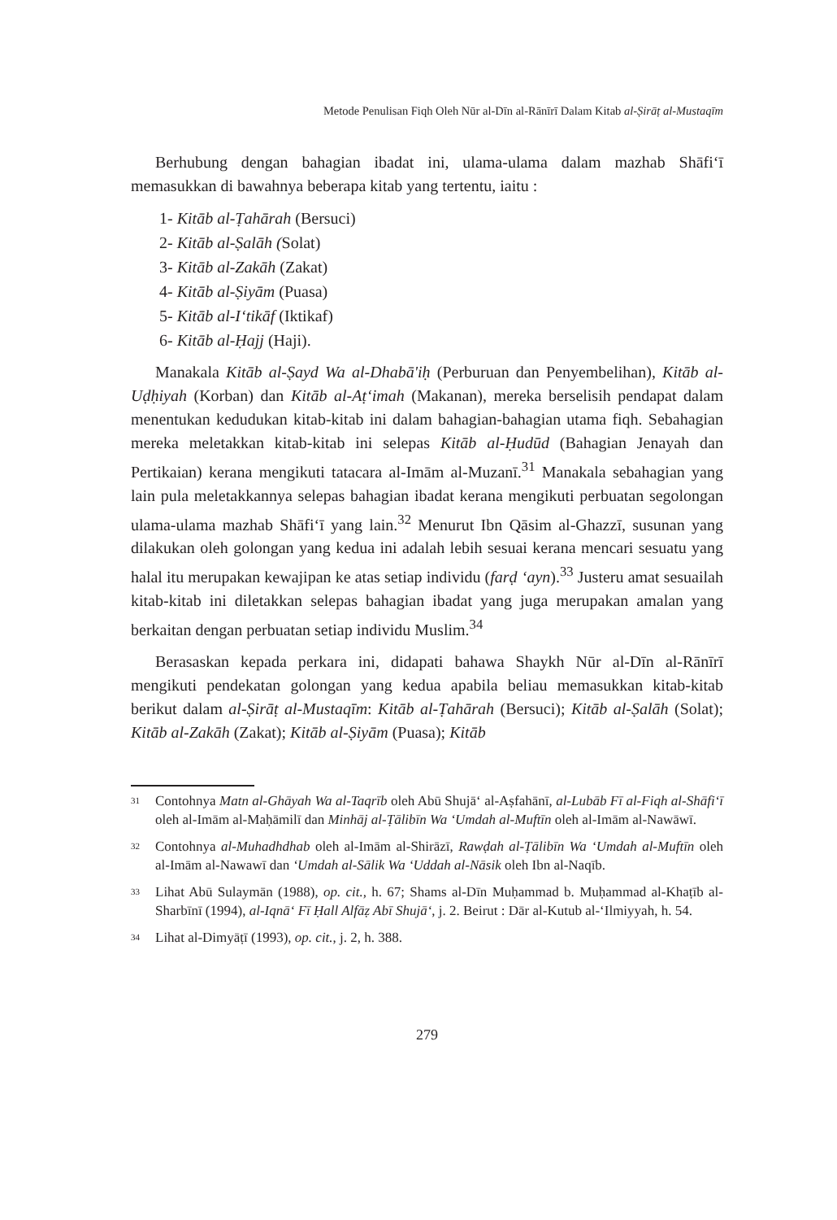Metode Penulisan Fiqh Oleh Nūr al-Dīn al-Rānīrī Dalam Kitab al-Ṣirāṭ al-Mustaqīm
Berhubung dengan bahagian ibadat ini, ulama-ulama dalam mazhab Shāfi‘ī memasukkan di bawahnya beberapa kitab yang tertentu, iaitu :
1- Kitāb al-Ṭahārah (Bersuci)
2- Kitāb al-Ṣalāh (Solat)
3- Kitāb al-Zakāh (Zakat)
4- Kitāb al-Ṣiyām (Puasa)
5- Kitāb al-I‘tikāf (Iktikaf)
6- Kitāb al-Ḥajj (Haji).
Manakala Kitāb al-Ṣayd Wa al-Dhabā'iḥ (Perburuan dan Penyembelihan), Kitāb al-Uḍḥiyah (Korban) dan Kitāb al-Aṭ‘imah (Makanan), mereka berselisih pendapat dalam menentukan kedudukan kitab-kitab ini dalam bahagian-bahagian utama fiqh. Sebahagian mereka meletakkan kitab-kitab ini selepas Kitāb al-Ḥudūd (Bahagian Jenayah dan Pertikaian) kerana mengikuti tatacara al-Imām al-Muzanī.<sup>31</sup> Manakala sebahagian yang lain pula meletakkannya selepas bahagian ibadat kerana mengikuti perbuatan segolongan ulama-ulama mazhab Shāfi‘ī yang lain.<sup>32</sup> Menurut Ibn Qāsim al-Ghazzī, susunan yang dilakukan oleh golongan yang kedua ini adalah lebih sesuai kerana mencari sesuatu yang halal itu merupakan kewajipan ke atas setiap individu (farḍ ‘ayn).<sup>33</sup> Justeru amat sesuailah kitab-kitab ini diletakkan selepas bahagian ibadat yang juga merupakan amalan yang berkaitan dengan perbuatan setiap individu Muslim.<sup>34</sup>
Berasaskan kepada perkara ini, didapati bahawa Shaykh Nūr al-Dīn al-Rānīrī mengikuti pendekatan golongan yang kedua apabila beliau memasukkan kitab-kitab berikut dalam al-Ṣirāṭ al-Mustaqīm: Kitāb al-Ṭahārah (Bersuci); Kitāb al-Ṣalāh (Solat); Kitāb al-Zakāh (Zakat); Kitāb al-Ṣiyām (Puasa); Kitāb
<sup>31</sup>
Contohnya Matn al-Ghāyah Wa al-Taqrīb oleh Abū Shujā‘ al-Aṣfahānī, al-Lubāb Fī al-Fiqh al-Shāfi‘ī oleh al-Imām al-Maḥāmilī dan Minhāj al-Ṭālibīn Wa ‘Umdah al-Muftīn oleh al-Imām al-Nawāwī.
<sup>32</sup>
Contohnya al-Muhadhdhab oleh al-Imām al-Shirāzī, Rawḍah al-Ṭālibīn Wa ‘Umdah al-Muftīn oleh al-Imām al-Nawawī dan ‘Umdah al-Sālik Wa ‘Uddah al-Nāsik oleh Ibn al-Naqīb.
<sup>33</sup>
Lihat Abū Sulaymān (1988), op. cit., h. 67; Shams al-Dīn Muḥammad b. Muḥammad al-Khaṭīb al-Sharbīnī (1994), al-Iqnā‘ Fī Ḥall Alfāẓ Abī Shujā‘, j. 2. Beirut : Dār al-Kutub al-‘Ilmiyyah, h. 54.
<sup>34</sup>
Lihat al-Dimyāṭī (1993), op. cit., j. 2, h. 388.
279